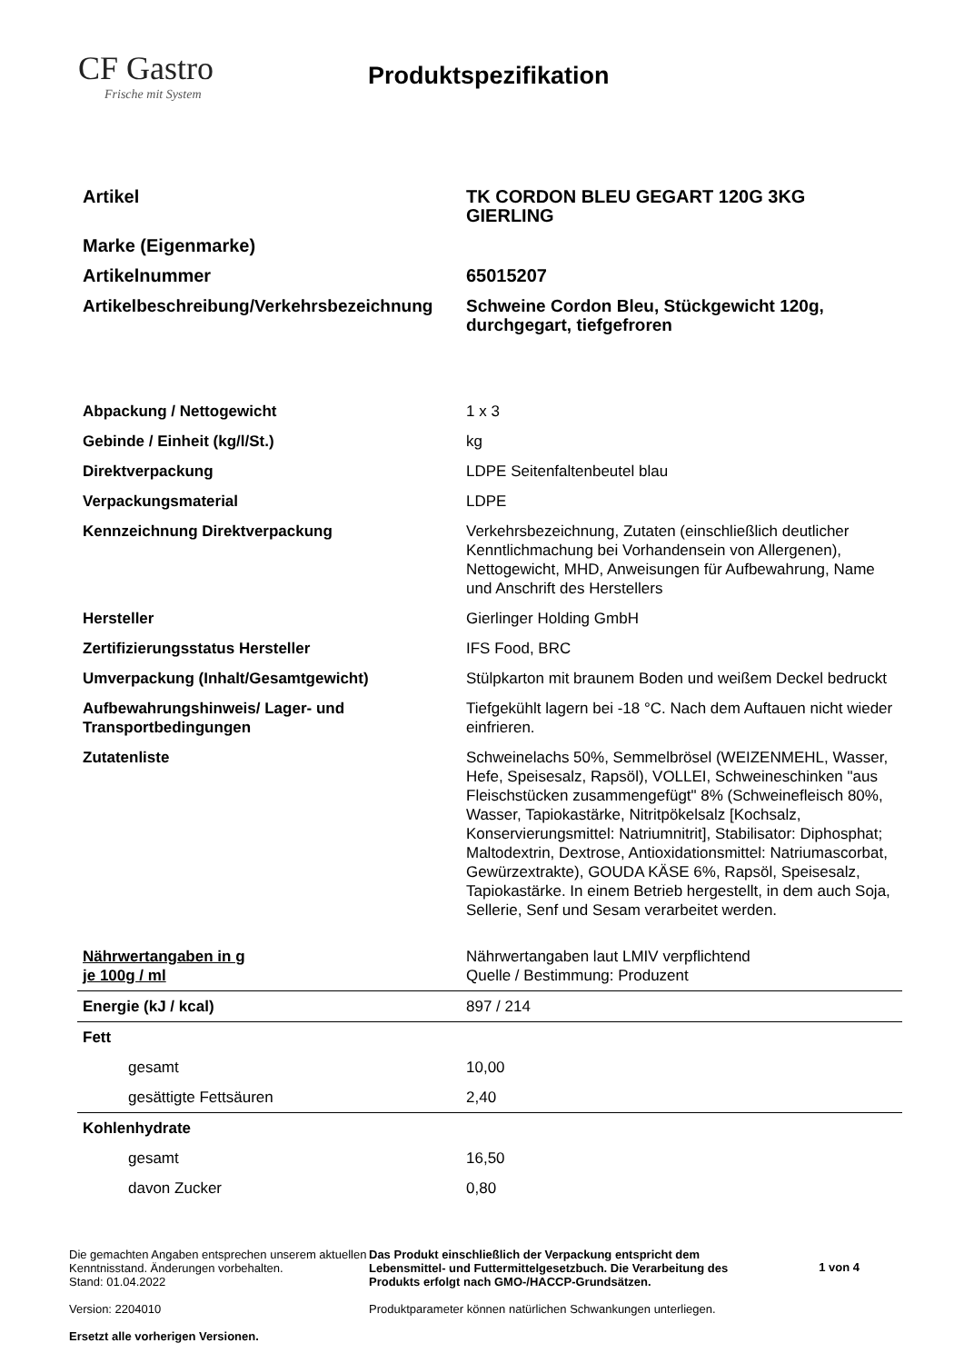CF Gastro
Frische mit System
Produktspezifikation
| Artikel | TK CORDON BLEU GEGART 120G 3KG GIERLING |
| Marke (Eigenmarke) | |
| Artikelnummer | 65015207 |
| Artikelbeschreibung/Verkehrsbezeichnung | Schweine Cordon Bleu, Stückgewicht 120g, durchgegart, tiefgefroren |
| Abpackung / Nettogewicht | 1 x 3 |
| Gebinde / Einheit (kg/l/St.) | kg |
| Direktverpackung | LDPE Seitenfaltenbeutel blau |
| Verpackungsmaterial | LDPE |
| Kennzeichnung Direktverpackung | Verkehrsbezeichnung, Zutaten (einschließlich deutlicher Kenntlichmachung bei Vorhandensein von Allergenen), Nettogewicht, MHD, Anweisungen für Aufbewahrung, Name und Anschrift des Herstellers |
| Hersteller | Gierlinger Holding GmbH |
| Zertifizierungsstatus Hersteller | IFS Food, BRC |
| Umverpackung (Inhalt/Gesamtgewicht) | Stülpkarton mit braunem Boden und weißem Deckel bedruckt |
| Aufbewahrungshinweis/ Lager- und Transportbedingungen | Tiefgekühlt lagern bei -18 °C. Nach dem Auftauen nicht wieder einfrieren. |
| Zutatenliste | Schweinelachs 50%, Semmelbrösel (WEIZENMEHL, Wasser, Hefe, Speisesalz, Rapsöl), VOLLEI, Schweineschinken "aus Fleischstücken zusammengefügt" 8% (Schweinefleisch 80%, Wasser, Tapiokastärke, Nitritpökelsalz [Kochsalz, Konservierungsmittel: Natriumnitrit], Stabilisator: Diphosphat; Maltodextrin, Dextrose, Antioxidationsmittel: Natriumascorbat, Gewürzextrakte), GOUDA KÄSE 6%, Rapsöl, Speisesalz, Tapiokastärke. In einem Betrieb hergestellt, in dem auch Soja, Sellerie, Senf und Sesam verarbeitet werden. |
| Nährwertangaben in g je 100g / ml | Nährwertangaben laut LMIV verpflichtend Quelle / Bestimmung: Produzent |
| Energie (kJ / kcal) | 897 / 214 |
| Fett | |
| gesamt | 10,00 |
| gesättigte Fettsäuren | 2,40 |
| Kohlenhydrate | |
| gesamt | 16,50 |
| davon Zucker | 0,80 |
Die gemachten Angaben entsprechen unserem aktuellen Kenntnisstand. Änderungen vorbehalten.
Stand: 01.04.2022
Version: 2204010
Ersetzt alle vorherigen Versionen.
Das Produkt einschließlich der Verpackung entspricht dem Lebensmittel- und Futtermittelgesetzbuch. Die Verarbeitung des Produkts erfolgt nach GMO-/HACCP-Grundsätzen.
Produktparameter können natürlichen Schwankungen unterliegen.
1 von 4